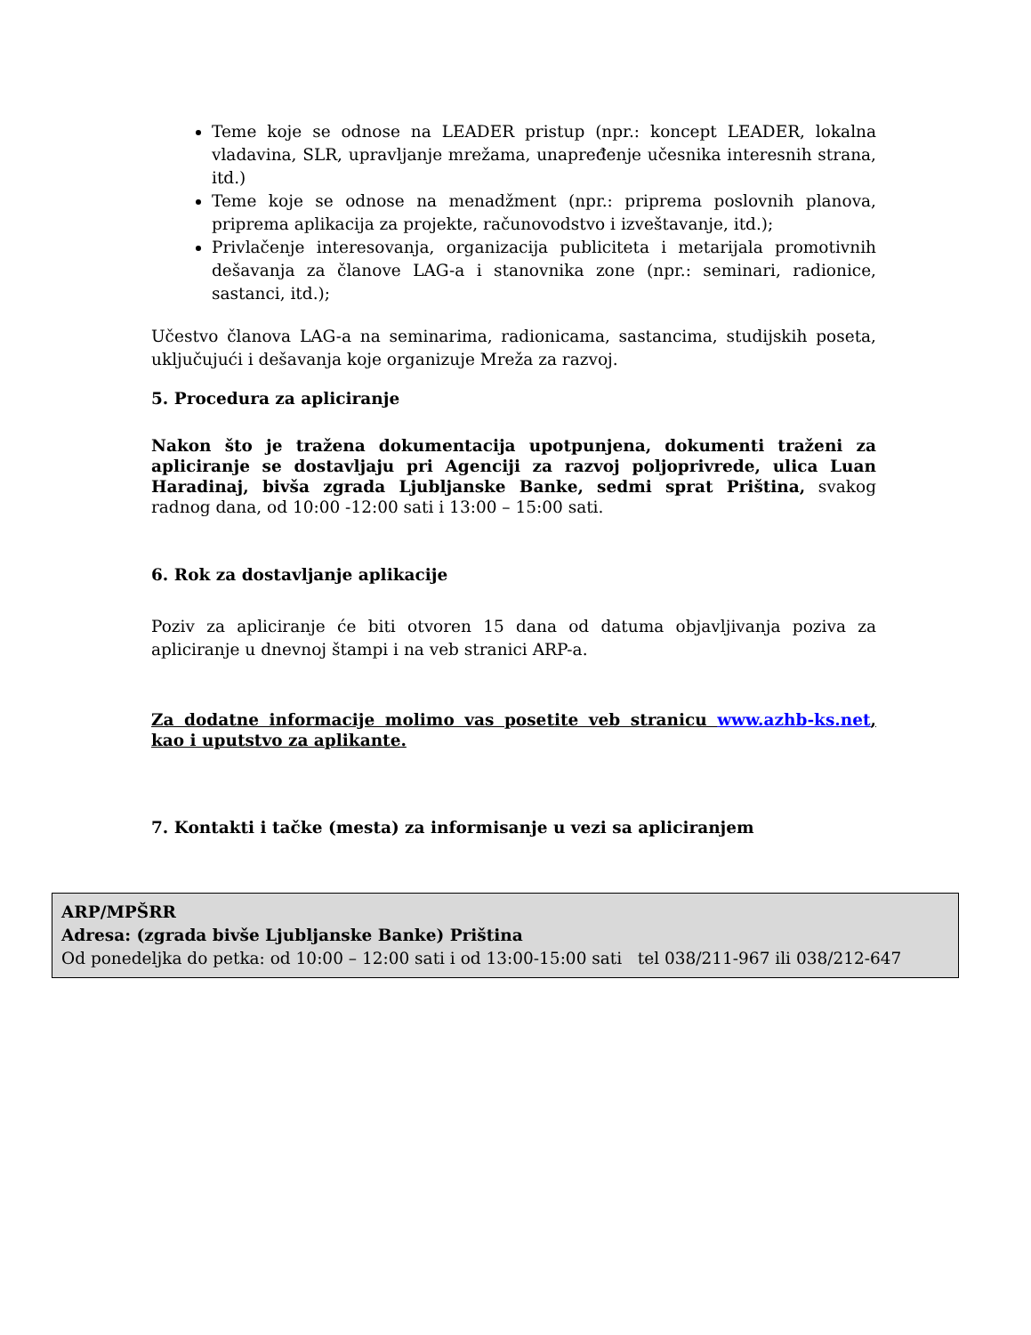Teme koje se odnose na LEADER pristup (npr.: koncept LEADER, lokalna vladavina, SLR, upravljanje mrežama, unapređenje učesnika interesnih strana, itd.)
Teme koje se odnose na menadžment (npr.: priprema poslovnih planova, priprema aplikacija za projekte, računovodstvo i izveštavanje, itd.);
Privlačenje interesovanja, organizacija publiciteta i metarijala promotivnih dešavanja za članove LAG-a i stanovnika zone (npr.: seminari, radionice, sastanci, itd.);
Učestvo članova LAG-a na seminarima, radionicama, sastancima, studijskih poseta, uključujući i dešavanja koje organizuje Mreža za razvoj.
5. Procedura za apliciranje
Nakon što je tražena dokumentacija upotpunjena, dokumenti traženi za apliciranje se dostavljaju pri Agenciji za razvoj poljoprivrede, ulica Luan Haradinaj, bivša zgrada Ljubljanske Banke, sedmi sprat Priština, svakog radnog dana, od 10:00 -12:00 sati i 13:00 – 15:00 sati.
6. Rok za dostavljanje aplikacije
Poziv za apliciranje će biti otvoren 15 dana od datuma objavljivanja poziva za apliciranje u dnevnoj štampi i na veb stranici ARP-a.
Za dodatne informacije molimo vas posetite veb stranicu www.azhb-ks.net, kao i uputstvo za aplikante.
7. Kontakti i tačke (mesta) za informisanje u vezi sa apliciranjem
ARP/MPŠRR
Adresa: (zgrada bivše Ljubljanske Banke) Priština
Od ponedeljka do petka: od 10:00 – 12:00 sati i od 13:00-15:00 sati tel 038/211-967 ili 038/212-647